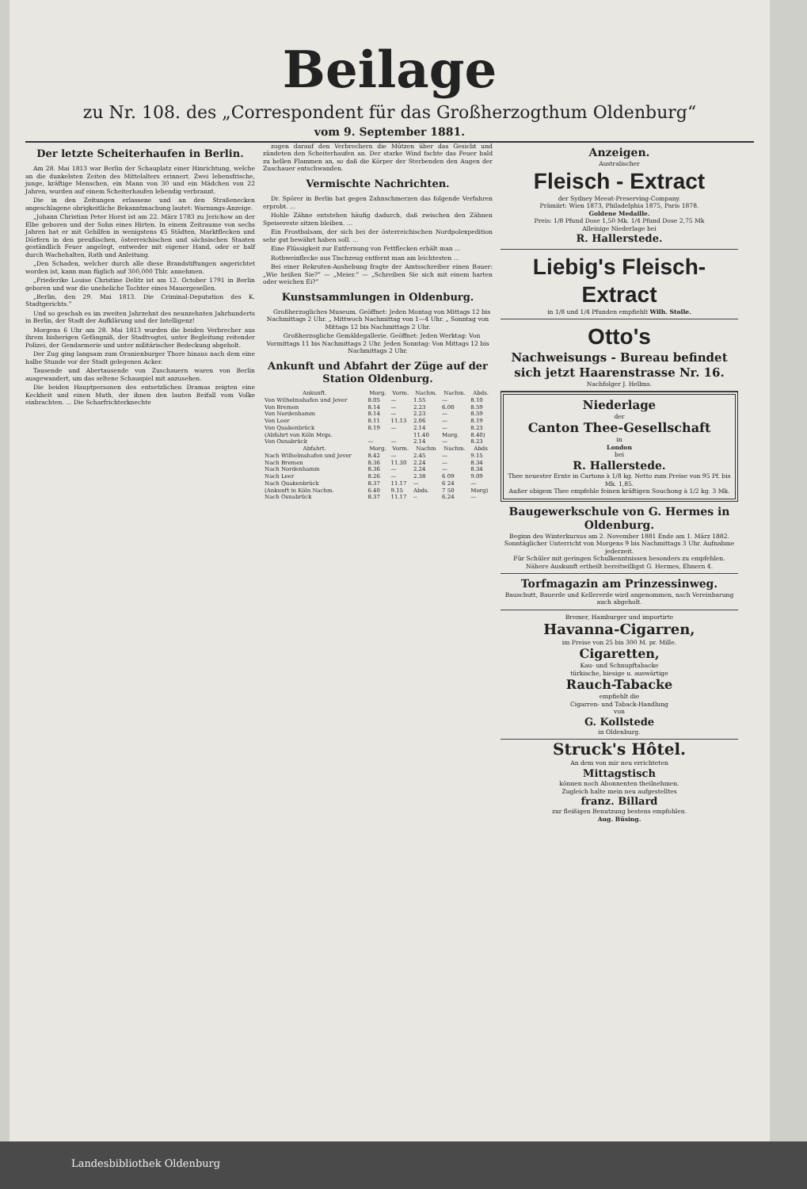Beilage
zu Nr. 108. des „Correspondent für das Großherzogthum Oldenburg“
vom 9. September 1881.
Der letzte Scheiterhaufen in Berlin.
Am 28. Mai 1813 war Berlin der Schauplatz einer Hinrichtung, welche an die dunkelsten Zeiten des Mittelalters erinnert. Zwei lebensfrische, junge, kräftige Menschen, ein Mann von 30 und ein Mädchen von 22 Jahren, wurden auf einem Scheiterhaufen lebendig verbrannt.
Die in den Zeitungen erlassene und an den Straßenecken angeschlagene obrigkeitliche Bekanntmachung lautet: Warnungs-Anzeige.
„Johann Christian Peter Horst ist am 22. März 1783 zu Jerichow an der Elbe geboren und der Sohn eines Hirten. In einem Zeitraume von sechs Jahren hat er mit Gehilfen in wenigstens 45 Städten, Marktflecken und Dörfern in den preußischen, österreichischen und sächsischen Staaten geständlich Feuer angelegt, entweder mit eigener Hand, oder er half durch Wachehalten, Rath und Anleitung.
„Den Schaden, welcher durch alle diese Brandstiftungen angerichtet worden ist, kann man füglich auf 300,000 Thlr. annehmen.
„Friederike Louise Christine Delitz ist am 12. October 1791 in Berlin geboren und war die uneheliche Tochter eines Mauergesellen.
„Berlin, den 29. Mai 1813. Die Criminal-Deputation des K. Stadtgerichts.“
Und so geschah es im zweiten Jahrzehnt des neunzehnten Jahrhunderts in Berlin, der Stadt der Aufklärung und der Intelligenz!
Morgens 6 Uhr am 28. Mai 1813 wurden die beiden Verbrecher aus ihrem bisherigen Gefängniß, der Stadtvogtei, unter Begleitung reitender Polizei, der Gendarmerie und unter militärischer Bedeckung abgeholt.
Der Zug ging langsam zum Oranienburger Thore hinaus nach dem eine halbe Stunde vor der Stadt gelegenen Acker.
Tausende und Abertausende von Zuschauern waren von Berlin ausgewandert, um das seltene Schauspiel mit anzusehen.
Die beiden Hauptpersonen des entsetzlichen Dramas zeigten eine Keckheit und einen Muth, der ihnen den lauten Beifall vom Volke einbrachten. ... Die Scharfrichterknechte
zogen darauf den Verbrechern die Mützen über das Gesicht und zündeten den Scheiterhaufen an. Der starke Wind fachte das Feuer bald zu hellen Flammen an, so daß die Körper der Sterbenden den Augen der Zuschauer entschwanden.
Vermischte Nachrichten.
Dr. Spörer in Berlin hat gegen Zahnschmerzen das folgende Verfahren erprobt. ...
Hohle Zähne entstehen häufig dadurch, daß zwischen den Zähnen Speisereste sitzen bleiben. ...
Ein Frostbalsam, der sich bei der österreichischen Nordpolexpedition sehr gut bewährt haben soll. ...
Eine Flüssigkeit zur Entfernung von Fettflecken erhält man ...
Rothweinflecke aus Tischzeug entfernt man am leichtesten ...
Bei einer Rekruten-Aushebung fragte der Amtsschreiber einen Bauer: „Wie heißen Sie?“ — „Meier.“ — „Schreiben Sie sich mit einem harten oder weichen Ei?“
Kunstsammlungen in Oldenburg.
Großherzogliches Museum. Geöffnet: Jeden Montag von Mittags 12 bis Nachmittags 2 Uhr. „ Mittwoch Nachmittag von 1—4 Uhr. „ Sonntag von Mittags 12 bis Nachmittags 2 Uhr.
Großherzogliche Gemäldegallerie. Geöffnet: Jeden Werktag: Von Vormittags 11 bis Nachmittags 2 Uhr. Jeden Sonntag: Von Mittags 12 bis Nachmittags 2 Uhr.
Ankunft und Abfahrt der Züge auf der Station Oldenburg.
| Ankunft. | Morg. | Vorm. | Nachm. | Nachm. | Abds. |
| --- | --- | --- | --- | --- | --- |
| Von Wilhelmshafen und Jever | 8.05 | — | 1.55 | — | 8.10 |
| Von Bremen | 8.14 | — | 2.23 | 6.00 | 8.59 |
| Von Nordenhamm | 8.14 | — | 2.23 | — | 8.59 |
| Von Leer | 8.11 | 11.13 | 2.06 | — | 8.19 |
| Von Quakenbrück | 8.19 | — | 2.14 | — | 8.23 |
| (Abfahrt von Köln Mrgs. | | | 11.40 | Morg. | 8.40) |
| Von Osnabrück | — | — | 2.14 | — | 8.23 |
| Abfahrt. | Morg. | Vorm. | Nachm | Nachm. | Abds |
| Nach Wilhelmshafen und Jever | 8.42 | — | 2.45 | — | 9.15 |
| Nach Bremen | 8.36 | 11.30 | 2.24 | — | 8.34 |
| Nach Nordenhamm | 8.36 | — | 2.24 | — | 8.34 |
| Nach Leer | 8.26 | — | 2.38 | 6 09 | 9.09 |
| Nach Quakenbrück | 8.37 | 11.17 | — | 6 24 | — |
| (Ankunft in Köln Nachm. | 6.40 | 9.15 | Abds. | 7 50 | Morg) |
| Nach Osnabrück | 8.37 | 11.17 | -- | 6.24 | — |
Anzeigen.
Australischer
Fleisch - Extract
der Sydney Meeat-Preserving-Company.
Prämiirt: Wien 1873, Philadelphia 1875, Paris 1878.
Goldene Medaille.
Preis: 1/8 Pfund Dose 1,50 Mk. 1/4 Pfund Dose 2,75 Mk
Alleinige Niederlage bei
R. Hallerstede.
Liebig's Fleisch-Extract
in 1/8 und 1/4 Pfunden empfiehlt Wilh. Stolle.
Otto's
Nachweisungs - Bureau befindet sich jetzt Haarenstrasse Nr. 16.
Nachfolger J. Hellms.
Niederlage
der
Canton Thee-Gesellschaft
in
London
bei
R. Hallerstede.
Thee neuester Ernte in Cartons à 1/8 kg. Netto zum Preise von 95 Pf. bis Mk. 1,85.
Außer obigem Thee empfehle feinen kräftigen Souchong à 1/2 kg. 3 Mk.
Baugewerkschule von G. Hermes in Oldenburg.
Beginn des Winterkursus am 2. November 1881 Ende am 1. März 1882.
Sonntäglicher Unterricht von Morgens 9 bis Nachmittags 3 Uhr. Aufnahme jederzeit.
Für Schüler mit geringen Schulkenntnissen besonders zu empfehlen.
Nähere Auskunft ertheilt bereitwilligst G. Hermes, Ehnern 4.
Torfmagazin am Prinzessinweg.
Bauschutt, Bauerde und Kellererde wird angenommen, nach Vereinbarung auch abgeholt.
Bremer, Hamburger und importirte
Havanna-Cigarren,
im Preise von 25 bis 300 M. pr. Mille.
Cigaretten,
Kau- und Schnupftabacke
türkische, hiesige u. auswärtige
Rauch-Tabacke
empfiehlt die
Cigarren- und Taback-Handlung
von
G. Kollstede
in Oldenburg.
Struck's Hôtel.
An dem von mir neu errichteten
Mittagstisch
können noch Abonnenten theilnehmen.
Zugleich halte mein neu aufgestelltes
franz. Billard
zur fleißigen Benutzung bestens empfohlen.
Aug. Büsing.
Landesbibliothek Oldenburg